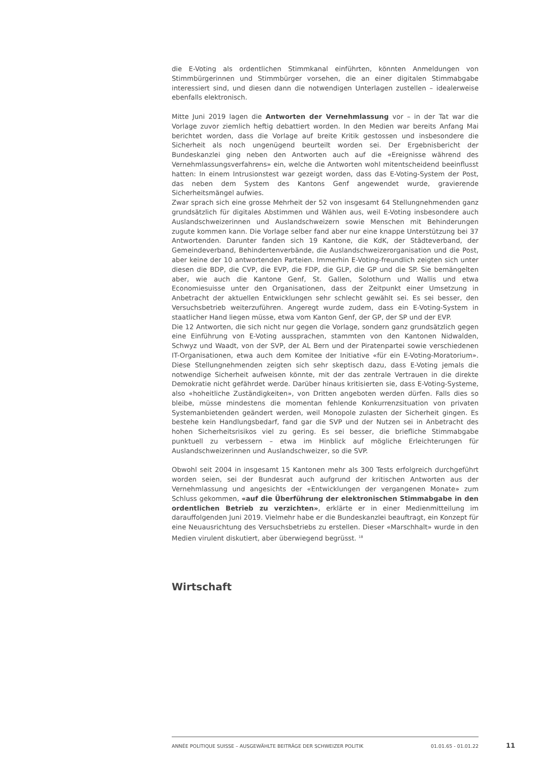die E-Voting als ordentlichen Stimmkanal einführten, könnten Anmeldungen von Stimmbürgerinnen und Stimmbürger vorsehen, die an einer digitalen Stimmabgabe interessiert sind, und diesen dann die notwendigen Unterlagen zustellen – idealerweise ebenfalls elektronisch.
Mitte Juni 2019 lagen die Antworten der Vernehmlassung vor – in der Tat war die Vorlage zuvor ziemlich heftig debattiert worden. In den Medien war bereits Anfang Mai berichtet worden, dass die Vorlage auf breite Kritik gestossen und insbesondere die Sicherheit als noch ungenügend beurteilt worden sei. Der Ergebnisbericht der Bundeskanzlei ging neben den Antworten auch auf die «Ereignisse während des Vernehmlassungsverfahrens» ein, welche die Antworten wohl mitentscheidend beeinflusst hatten: In einem Intrusionstest war gezeigt worden, dass das E-Voting-System der Post, das neben dem System des Kantons Genf angewendet wurde, gravierende Sicherheitsmängel aufwies.
Zwar sprach sich eine grosse Mehrheit der 52 von insgesamt 64 Stellungnehmenden ganz grundsätzlich für digitales Abstimmen und Wählen aus, weil E-Voting insbesondere auch Auslandschweizerinnen und Auslandschweizern sowie Menschen mit Behinderungen zugute kommen kann. Die Vorlage selber fand aber nur eine knappe Unterstützung bei 37 Antwortenden. Darunter fanden sich 19 Kantone, die KdK, der Städteverband, der Gemeindeverband, Behindertenverbände, die Auslandschweizerorganisation und die Post, aber keine der 10 antwortenden Parteien. Immerhin E-Voting-freundlich zeigten sich unter diesen die BDP, die CVP, die EVP, die FDP, die GLP, die GP und die SP. Sie bemängelten aber, wie auch die Kantone Genf, St. Gallen, Solothurn und Wallis und etwa Economiesuisse unter den Organisationen, dass der Zeitpunkt einer Umsetzung in Anbetracht der aktuellen Entwicklungen sehr schlecht gewählt sei. Es sei besser, den Versuchsbetrieb weiterzuführen. Angeregt wurde zudem, dass ein E-Voting-System in staatlicher Hand liegen müsse, etwa vom Kanton Genf, der GP, der SP und der EVP.
Die 12 Antworten, die sich nicht nur gegen die Vorlage, sondern ganz grundsätzlich gegen eine Einführung von E-Voting aussprachen, stammten von den Kantonen Nidwalden, Schwyz und Waadt, von der SVP, der AL Bern und der Piratenpartei sowie verschiedenen IT-Organisationen, etwa auch dem Komitee der Initiative «für ein E-Voting-Moratorium». Diese Stellungnehmenden zeigten sich sehr skeptisch dazu, dass E-Voting jemals die notwendige Sicherheit aufweisen könnte, mit der das zentrale Vertrauen in die direkte Demokratie nicht gefährdet werde. Darüber hinaus kritisierten sie, dass E-Voting-Systeme, also «hoheitliche Zuständigkeiten», von Dritten angeboten werden dürfen. Falls dies so bleibe, müsse mindestens die momentan fehlende Konkurrenzsituation von privaten Systemanbietenden geändert werden, weil Monopole zulasten der Sicherheit gingen. Es bestehe kein Handlungsbedarf, fand gar die SVP und der Nutzen sei in Anbetracht des hohen Sicherheitsrisikos viel zu gering. Es sei besser, die briefliche Stimmabgabe punktuell zu verbessern – etwa im Hinblick auf mögliche Erleichterungen für Auslandschweizerinnen und Auslandschweizer, so die SVP.
Obwohl seit 2004 in insgesamt 15 Kantonen mehr als 300 Tests erfolgreich durchgeführt worden seien, sei der Bundesrat auch aufgrund der kritischen Antworten aus der Vernehmlassung und angesichts der «Entwicklungen der vergangenen Monate» zum Schluss gekommen, «auf die Überführung der elektronischen Stimmabgabe in den ordentlichen Betrieb zu verzichten», erklärte er in einer Medienmitteilung im darauffolgenden Juni 2019. Vielmehr habe er die Bundeskanzlei beauftragt, ein Konzept für eine Neuausrichtung des Versuchsbetriebs zu erstellen. Dieser «Marschhalt» wurde in den Medien virulent diskutiert, aber überwiegend begrüsst. <sup>18</sup>
Wirtschaft
ANNÉE POLITIQUE SUISSE – AUSGEWÄHLTE BEITRÄGE DER SCHWEIZER POLITIK 01.01.65 - 01.01.22
11